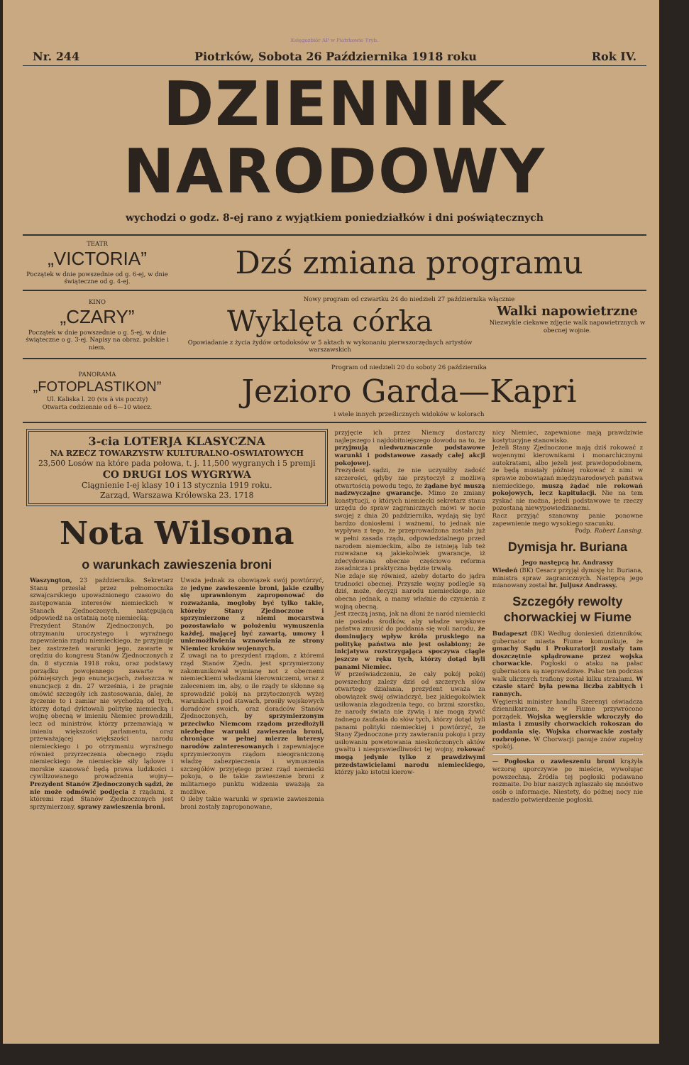Księgozbiór AP w Piotrkowie Tryb.
Nr. 244 Piotrków, Sobota 26 Października 1918 roku Rok IV.
DZIENNIK NARODOWY
wychodzi o godz. 8-ej rano z wyjątkiem poniedziałków i dni poświątecznych
TEATR
„VICTORIA”
Początek w dnie powszednie od g. 6-ej, w dnie świąteczne od g. 4-ej.
Dzś zmiana programu
KINO
„CZARY”
Początek w dnie powszednie o g. 5-ej, w dnie świąteczne o g. 3-ej. Napisy na obraz. polskie i niem.
Nowy program od czwartku 24 do niedzieli 27 października włącznie
Wyklęta córka
Opowiadanie z życia żydów ortodoksów w 5 aktach w wykonaniu pierwszorzędnych artystów warszawskich
Walki napowietrzne
Niezwykle ciekawe zdjęcie walk napowietrznych w obecnej wojnie.
PANORAMA
„FOTOPLASTIKON”
Ul. Kaliska l. 20 (vis à vis poczty)
Otwarta codziennie od 6—10 wiecz.
Program od niedzieli 20 do soboty 26 października
Jezioro Garda—Kapri
i wiele innych prześlicznych widoków w kolorach
3-cia LOTERJA KLASYCZNA
NA RZECZ TOWARZYSTW KULTURALNO-OSWIATOWYCH
23,500 Losów na które pada połowa, t. j. 11,500 wygranych i 5 premji
CO DRUGI LOS WYGRYWA
Ciągnienie I-ej klasy 10 i 13 stycznia 1919 roku.
Zarząd, Warszawa Królewska 23. 1718
Nota Wilsona
o warunkach zawieszenia broni
Waszyngton, 23 października. Sekretarz Stanu przesłał przez pełnomocnika szwajcarskiego upoważnionego czasowo do zastępowania interesów niemieckich w Stanach Zjednoczonych, następującą odpowiedź na ostatnią notę niemiecką:
Prezydent Stanów Zjednoczonych, po otrzymaniu uroczystego i wyraźnego zapewnienia rządu niemieckiego, że przyjmuje bez zastrzeżeń warunki jego, zawarte w orędziu do kongresu Stanów Zjednoczonych z dn. 8 stycznia 1918 roku, oraz podstawy porządku powojennego zawarte w późniejszych jego enuncjacjach, zwłaszcza w enuncjacji z dn. 27 września, i że pragnie omówić szczegóły ich zastosowania, dalej, że życzenie to i zamiar nie wychodzą od tych, którzy dotąd dyktowali politykę niemiecką i wojnę obecną w imieniu Niemiec prowadzili, lecz od ministrów, którzy przemawiają w imieniu większości parlamentu, oraz przeważającej większości narodu niemieckiego i po otrzymaniu wyraźnego również przyrzeczenia obecnego rządu niemieckiego że niemieckie siły lądowe i morskie szanować będą prawa ludzkości i cywilizowanego prowadzenia wojny—Prezydent Stanów Zjednoczonych sądzi, że nie może odmówić podjęcia z rządami, z któremi rząd Stanów Zjednoczonych jest sprzymierzony, sprawy zawieszenia broni.
Uważa jednak za obowiązek swój powtórzyć, że jedyne zawieszenie broni, jakie czułby się uprawnionym zaproponować do rozważania, mogłoby być tylko takie, któreby Stany Zjednoczone i sprzymierzone z niemi mocarstwa pozostawiało w położeniu wymuszenia każdej, mającej być zawartą, umowy i uniemożliwienia wznowienia ze strony Niemiec kroków wojennych.
Z uwagi na to prezydent rządom, z któremi rząd Stanów Zjedn. jest sprzymierzony zakomunikował wymianę not z obecnemi niemieckiemi władzami kierowniczemi, wraz z zaleceniem im, aby, o ile rządy te skłonne są sprowadzić pokój na przytoczonych wyżej warunkach i pod stawach, prosiły wojskowych doradców swoich, oraz doradców Stanów Zjednoczonych, by sprzymierzonym przeciwko Niemcom rządom przedłożyli niezbędne warunki zawieszenia broni, chroniące w pełnej mierze interesy narodów zainteresowanych i zapewniające sprzymierzonym rządom nieograniczoną władzę zabezpieczenia i wymuszenia szczegółów przyjętego przez rząd niemiecki pokoju, o ile takie zawieszenie broni z militarnego punktu widzenia uważają za możliwe.
O ileby takie warunki w sprawie zawieszenia broni zostały zaproponowane,
przyjęcie ich przez Niemcy dostarczy najlepszego i najdobitniejszego dowodu na to, że przyjmują niedwuznacznie podstawowe warunki i podstawowe zasady całej akcji pokojowej.
Prezydent sądzi, że nie uczyniłby zadość szczerości, gdyby nie przytoczył z możliwą otwartością powodu tego, że żądane być muszą nadzwyczajne gwarancje. Mimo że zmiany konstytucji, o których niemiecki sekretarz stanu urzędu do spraw zagranicznych mówi w nocie swojej z dnia 20 października, wydają się być bardzo doniosłemi i ważnemi, to jednak nie wypływa z tego, że przeprowadzona została już w pełni zasada rządu, odpowiedzialnego przed narodem niemieckim, albo że istnieją lub też rozważane są jakiekolwiek gwarancje, iż zdecydowana obecnie częściowo reforma zasadnicza i praktyczna będzie trwałą.
Nie zdaje się również, ażeby dotarto do jądra trudności obecnej. Przyszłe wojny podlegle są dziś, może, decyzji narodu niemieckiego, nie obecna jednak, a mamy właśnie do czynienia z wojną obecną.
Jest rzeczą jasną, jak na dłoni że naród niemiecki nie posiada środków, aby władze wojskowe państwa zmusić do poddania się woli narodu, że dominujący wpływ króla pruskiego na politykę państwa nie jest osłabiony; że inicjatywa rozstrzygająca spoczywa ciągle jeszcze w ręku tych, którzy dotąd byli panami Niemiec.
W przeświadczeniu, że cały pokój pokój powszechny zależy dziś od szczerych słów otwartego działania, prezydent uważa za obowiązek swój oświadczyć, bez jakiegokolwiek usiłowania złagodzenia tego, co brzmi szorstko, że narody świata nie żywią i nie mogą żywić żadnego zaufania do słów tych, którzy dotąd byli panami polityki niemieckiej i powtórzyć, że Stany Zjednoczone przy zawieraniu pokoju i przy usiłowaniu powetowania nieskończonych aktów gwałtu i niesprawiedliwości tej wojny, rokować mogą jedynie tylko z prawdziwymi przedstawicielami narodu niemieckiego, którzy jako istotni kierow-
nicy Niemiec, zapewnione mają prawdziwie kostytucyjne stanowisko.
Jeżeli Stany Zjednoczone mają dziś rokować z wojennymi kierownikami i monarchicznymi autokratami, albo jeżeli jest prawdopodobnem, że będą musiały później rokować z nimi w sprawie zobowiązań międzynarodowych państwa niemieckiego, muszą żądać nie rokowań pokojowych, lecz kapitulacji. Nie na tem zyskać nie można, jeżeli podstawowe te rzeczy pozostaną niewypowiedzianemi.
Racz przyjąć szanowny panie ponowne zapewnienie mego wysokiego szacunku.
Podp. Robert Lansing.
Dymisja hr. Buriana
Jego następcą hr. Andrassy
Wiedeń (BK) Cesarz przyjął dymisję hr. Buriana, ministra spraw zagranicznych. Następcą jego mianowany został hr. Juljusz Andrassy.
Szczegóły rewolty chorwackiej w Fiume
Budapeszt (BK) Według doniesień dzienników, gubernator miasta Fiume komunikuje, że gmachy Sądu i Prokuratorji zostały tam doszczętnie splądrowane przez wojska chorwackie. Pogłoski o ataku na pałac gubernatora są nieprawdziwe. Pałac ten podczas walk ulicznych trafiony został kilku strzałami. W czasie starć była pewna liczba zabitych i rannych.
Węgierski minister handlu Szerenyi oświadcza dziennikarzom, że w Fiume przywrócono porządek. Wojska węgierskie wkroczyły do miasta i zmusiły chorwackich rokoszan do poddania się. Wojska chorwackie zostały rozbrojone. W Chorwacji panuje znów zupełny spokój.
— Pogłoska o zawieszeniu broni krążyła wczoraj uporczywie po mieście, wywołując powszechną. Źródła tej pogłoski podawano rozmaite. Do biur naszych zgłaszało się mnóstwo osób o informacje. Niestety, do późnej nocy nie nadeszło potwierdzenie pogłoski.